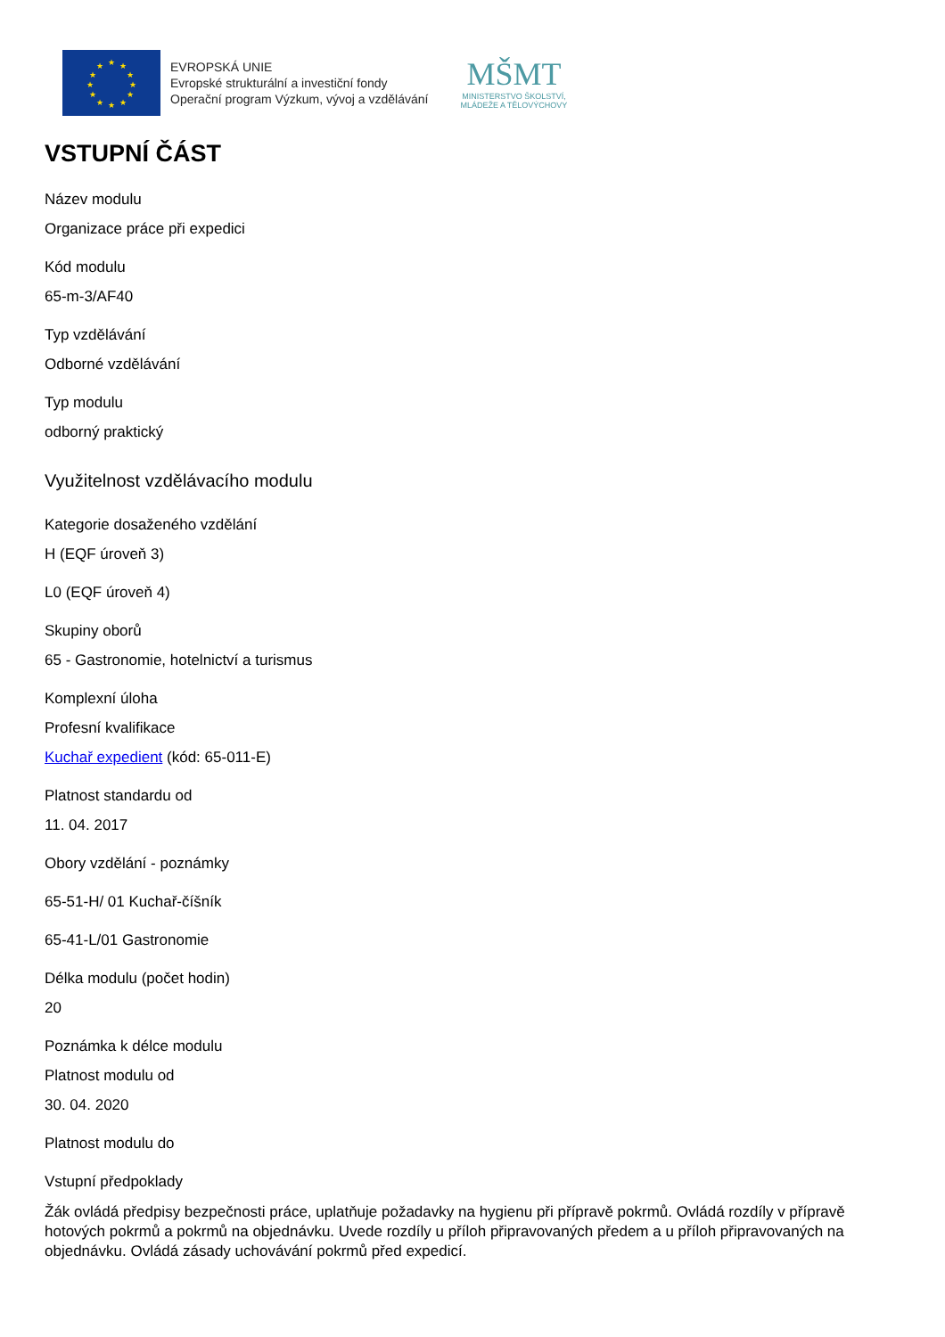★
★
★
★
★
★
★
★
★
★
★
★
EVROPSKÁ UNIE
Evropské strukturální a investiční fondy
Operační program Výzkum, vývoj a vzdělávání
MŠMT
MINISTERSTVO ŠKOLSTVÍ,
MLÁDEŽE A TĚLOVÝCHOVY
VSTUPNÍ ČÁST
Název modulu
Organizace práce při expedici
Kód modulu
65-m-3/AF40
Typ vzdělávání
Odborné vzdělávání
Typ modulu
odborný praktický
Využitelnost vzdělávacího modulu
Kategorie dosaženého vzdělání
H (EQF úroveň 3)
L0 (EQF úroveň 4)
Skupiny oborů
65 - Gastronomie, hotelnictví a turismus
Komplexní úloha
Profesní kvalifikace
Kuchař expedient (kód: 65-011-E)
Platnost standardu od
11. 04. 2017
Obory vzdělání - poznámky
65-51-H/ 01 Kuchař-číšník
65-41-L/01 Gastronomie
Délka modulu (počet hodin)
20
Poznámka k délce modulu
Platnost modulu od
30. 04. 2020
Platnost modulu do
Vstupní předpoklady
Žák ovládá předpisy bezpečnosti práce, uplatňuje požadavky na hygienu při přípravě pokrmů. Ovládá rozdíly v přípravě hotových pokrmů a pokrmů na objednávku. Uvede rozdíly u příloh připravovaných předem a u příloh připravovaných na objednávku. Ovládá zásady uchovávání pokrmů před expedicí.